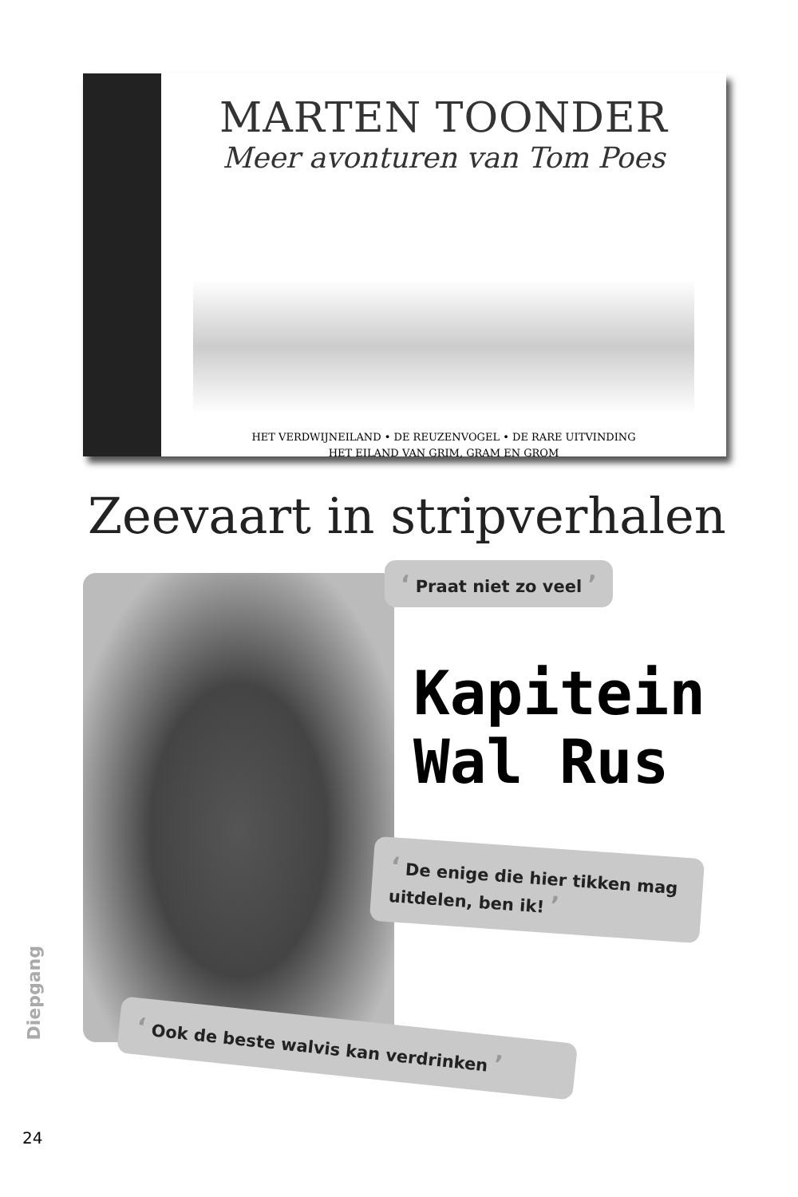MARTEN TOONDER
Meer avonturen van Tom Poes
HET VERDWIJNEILAND • DE REUZENVOGEL • DE RARE UITVINDING
HET EILAND VAN GRIM, GRAM EN GROM
Zeevaart in stripverhalen
‘ Praat niet zo veel ’
Kapitein
Wal Rus
‘ De enige die hier tikken mag uitdelen, ben ik! ’
‘ Ook de beste walvis kan verdrinken ’
Diepgang
24